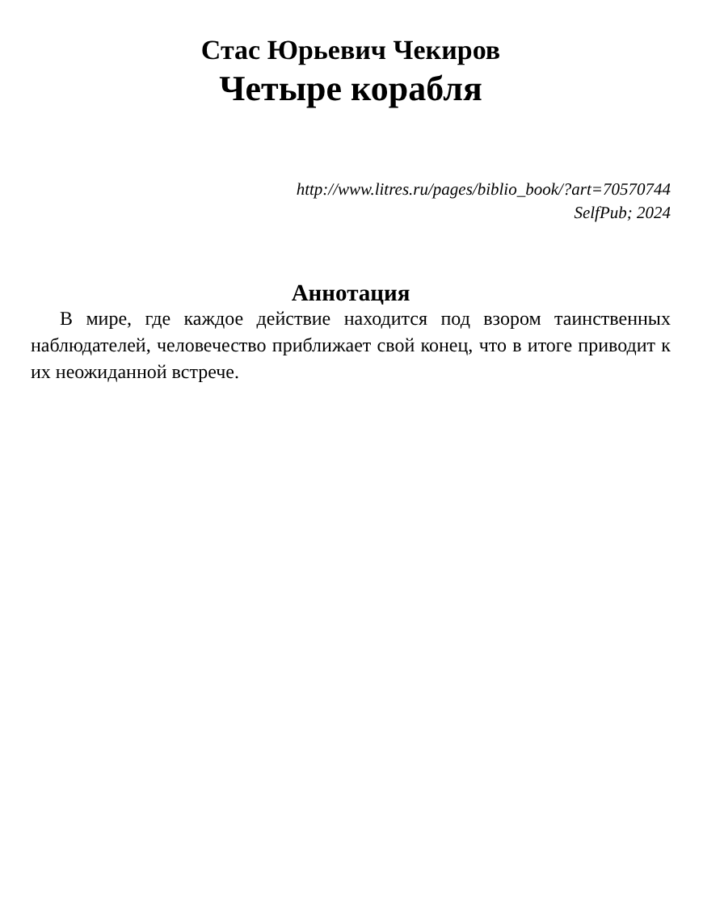Стас Юрьевич Чекиров
Четыре корабля
http://www.litres.ru/pages/biblio_book/?art=70570744
SelfPub; 2024
Аннотация
В мире, где каждое действие находится под взором таинственных наблюдателей, человечество приближает свой конец, что в итоге приводит к их неожиданной встрече.